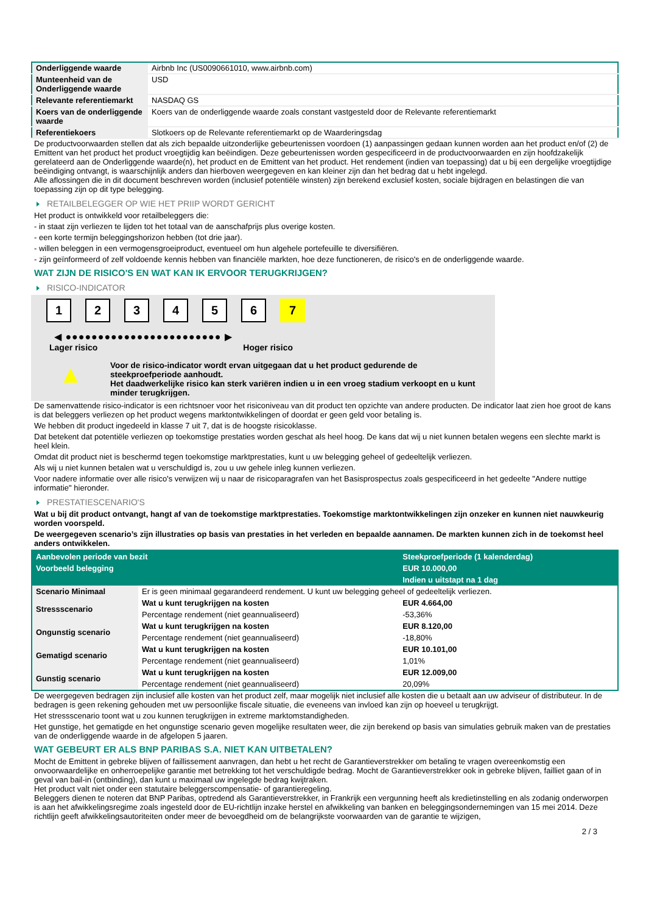| Onderliggende waarde | Airbnb Inc (US0090661010, www.airbnb.com) |
| Munteenheid van de Onderliggende waarde | USD |
| Relevante referentiemarkt | NASDAQ GS |
| Koers van de onderliggende waarde | Koers van de onderliggende waarde zoals constant vastgesteld door de Relevante referentiemarkt |
| Referentiekoers | Slotkoers op de Relevante referentiemarkt op de Waarderingsdag |
De productvoorwaarden stellen dat als zich bepaalde uitzonderlijke gebeurtenissen voordoen (1) aanpassingen gedaan kunnen worden aan het product en/of (2) de Emittent van het product het product vroegtijdig kan beëindigen. Deze gebeurtenissen worden gespecificeerd in de productvoorwaarden en zijn hoofdzakelijk gerelateerd aan de Onderliggende waarde(n), het product en de Emittent van het product. Het rendement (indien van toepassing) dat u bij een dergelijke vroegtijdige beëindiging ontvangt, is waarschijnlijk anders dan hierboven weergegeven en kan kleiner zijn dan het bedrag dat u hebt ingelegd.
Alle aflossingen die in dit document beschreven worden (inclusief potentiële winsten) zijn berekend exclusief kosten, sociale bijdragen en belastingen die van toepassing zijn op dit type belegging.
RETAILBELEGGER OP WIE HET PRIIP WORDT GERICHT
Het product is ontwikkeld voor retailbeleggers die:
- in staat zijn verliezen te lijden tot het totaal van de aanschafprijs plus overige kosten.
- een korte termijn beleggingshorizon hebben (tot drie jaar).
- willen beleggen in een vermogensgroeiproduct, eventueel om hun algehele portefeuille te diversifiëren.
- zijn geïnformeerd of zelf voldoende kennis hebben van financiële markten, hoe deze functioneren, de risico's en de onderliggende waarde.
WAT ZIJN DE RISICO'S EN WAT KAN IK ERVOOR TERUGKRIJGEN?
RISICO-INDICATOR
1 2 3 4 5 6 7
◀ ●●●●●●●●●●●●●●●●●●●●●●●● ▶
Lager risico Hoger risico
▲
Voor de risico-indicator wordt ervan uitgegaan dat u het product gedurende de steekproefperiode aanhoudt.
Het daadwerkelijke risico kan sterk variëren indien u in een vroeg stadium verkoopt en u kunt minder terugkrijgen.
De samenvattende risico-indicator is een richtsnoer voor het risiconiveau van dit product ten opzichte van andere producten. De indicator laat zien hoe groot de kans is dat beleggers verliezen op het product wegens marktontwikkelingen of doordat er geen geld voor betaling is.
We hebben dit product ingedeeld in klasse 7 uit 7, dat is de hoogste risicoklasse.
Dat betekent dat potentiële verliezen op toekomstige prestaties worden geschat als heel hoog. De kans dat wij u niet kunnen betalen wegens een slechte markt is heel klein.
Omdat dit product niet is beschermd tegen toekomstige marktprestaties, kunt u uw belegging geheel of gedeeltelijk verliezen.
Als wij u niet kunnen betalen wat u verschuldigd is, zou u uw gehele inleg kunnen verliezen.
Voor nadere informatie over alle risico's verwijzen wij u naar de risicoparagrafen van het Basisprospectus zoals gespecificeerd in het gedeelte "Andere nuttige informatie" hieronder.
PRESTATIESCENARIO'S
Wat u bij dit product ontvangt, hangt af van de toekomstige marktprestaties. Toekomstige marktontwikkelingen zijn onzeker en kunnen niet nauwkeurig worden voorspeld.
De weergegeven scenario’s zijn illustraties op basis van prestaties in het verleden en bepaalde aannamen. De markten kunnen zich in de toekomst heel anders ontwikkelen.
| Aanbevolen periode van bezit | | Steekproefperiode (1 kalenderdag) |
| Voorbeeld belegging | | EUR 10.000,00 |
| | | Indien u uitstapt na 1 dag |
| Scenario Minimaal | Er is geen minimaal gegarandeerd rendement. U kunt uw belegging geheel of gedeeltelijk verliezen. | |
| Stressscenario | Wat u kunt terugkrijgen na kosten | EUR 4.664,00 |
| | Percentage rendement (niet geannualiseerd) | -53,36% |
| Ongunstig scenario | Wat u kunt terugkrijgen na kosten | EUR 8.120,00 |
| | Percentage rendement (niet geannualiseerd) | -18,80% |
| Gematigd scenario | Wat u kunt terugkrijgen na kosten | EUR 10.101,00 |
| | Percentage rendement (niet geannualiseerd) | 1,01% |
| Gunstig scenario | Wat u kunt terugkrijgen na kosten | EUR 12.009,00 |
| | Percentage rendement (niet geannualiseerd) | 20,09% |
De weergegeven bedragen zijn inclusief alle kosten van het product zelf, maar mogelijk niet inclusief alle kosten die u betaalt aan uw adviseur of distributeur. In de bedragen is geen rekening gehouden met uw persoonlijke fiscale situatie, die eveneens van invloed kan zijn op hoeveel u terugkrijgt.
Het stressscenario toont wat u zou kunnen terugkrijgen in extreme marktomstandigheden.
Het gunstige, het gematigde en het ongunstige scenario geven mogelijke resultaten weer, die zijn berekend op basis van simulaties gebruik maken van de prestaties van de onderliggende waarde in de afgelopen 5 jaaren.
WAT GEBEURT ER ALS BNP PARIBAS S.A. NIET KAN UITBETALEN?
Mocht de Emittent in gebreke blijven of faillissement aanvragen, dan hebt u het recht de Garantieverstrekker om betaling te vragen overeenkomstig een onvoorwaardelijke en onherroepelijke garantie met betrekking tot het verschuldigde bedrag. Mocht de Garantieverstrekker ook in gebreke blijven, failliet gaan of in geval van bail-in (ontbinding), dan kunt u maximaal uw ingelegde bedrag kwijtraken.
Het product valt niet onder een statutaire beleggerscompensatie- of garantieregeling.
Beleggers dienen te noteren dat BNP Paribas, optredend als Garantieverstrekker, in Frankrijk een vergunning heeft als kredietinstelling en als zodanig onderworpen is aan het afwikkelingsregime zoals ingesteld door de EU-richtlijn inzake herstel en afwikkeling van banken en beleggingsondernemingen van 15 mei 2014. Deze richtlijn geeft afwikkelingsautoriteiten onder meer de bevoegdheid om de belangrijkste voorwaarden van de garantie te wijzigen,
2 / 3